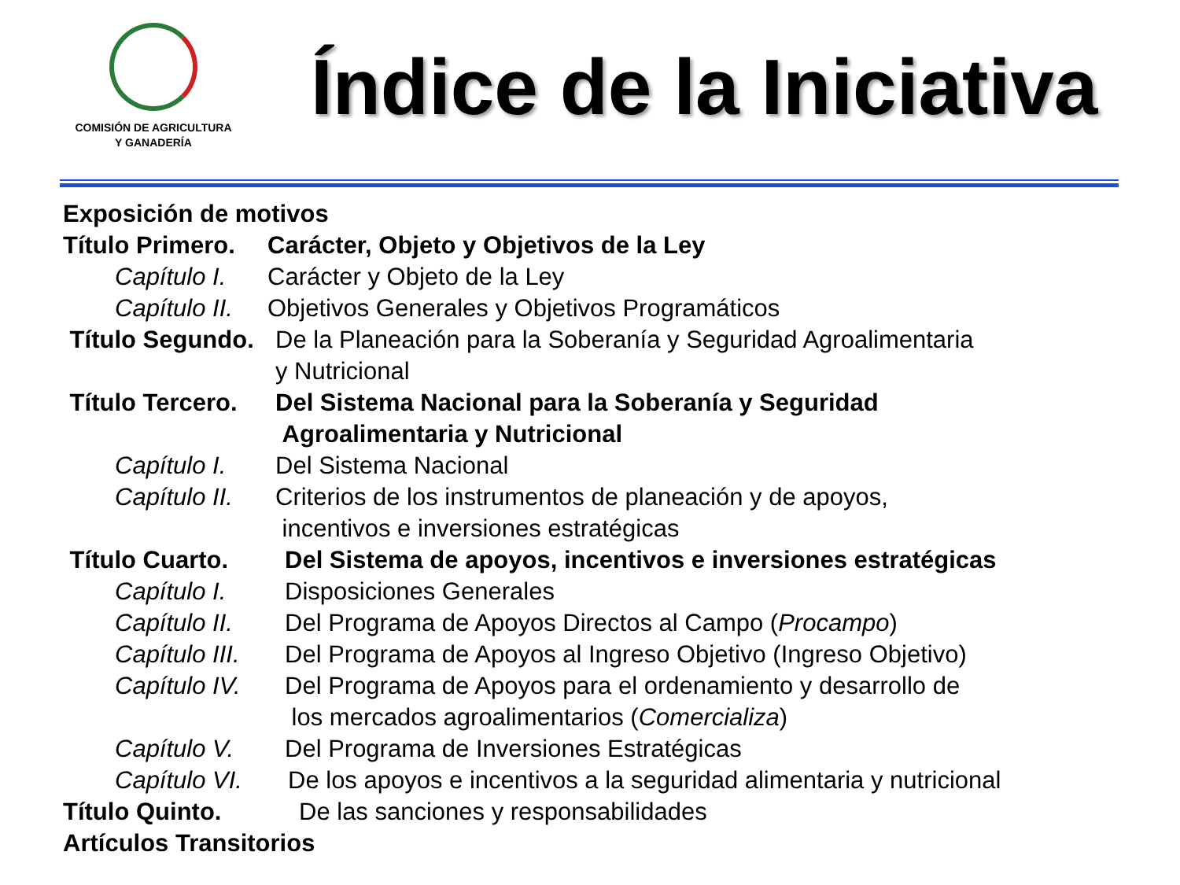COMISIÓN DE AGRICULTURA
Y GANADERÍA
Índice de la Iniciativa
Exposición de motivos
Título Primero. Carácter, Objeto y Objetivos de la Ley
Capítulo I. Carácter y Objeto de la Ley
Capítulo II. Objetivos Generales y Objetivos Programáticos
Título Segundo. De la Planeación para la Soberanía y Seguridad Agroalimentaria
y Nutricional
Título Tercero. Del Sistema Nacional para la Soberanía y Seguridad
Agroalimentaria y Nutricional
Capítulo I. Del Sistema Nacional
Capítulo II. Criterios de los instrumentos de planeación y de apoyos,
incentivos e inversiones estratégicas
Título Cuarto. Del Sistema de apoyos, incentivos e inversiones estratégicas
Capítulo I. Disposiciones Generales
Capítulo II. Del Programa de Apoyos Directos al Campo (Procampo)
Capítulo III. Del Programa de Apoyos al Ingreso Objetivo (Ingreso Objetivo)
Capítulo IV. Del Programa de Apoyos para el ordenamiento y desarrollo de
los mercados agroalimentarios (Comercializa)
Capítulo V. Del Programa de Inversiones Estratégicas
Capítulo VI. De los apoyos e incentivos a la seguridad alimentaria y nutricional
Título Quinto. De las sanciones y responsabilidades
Artículos Transitorios